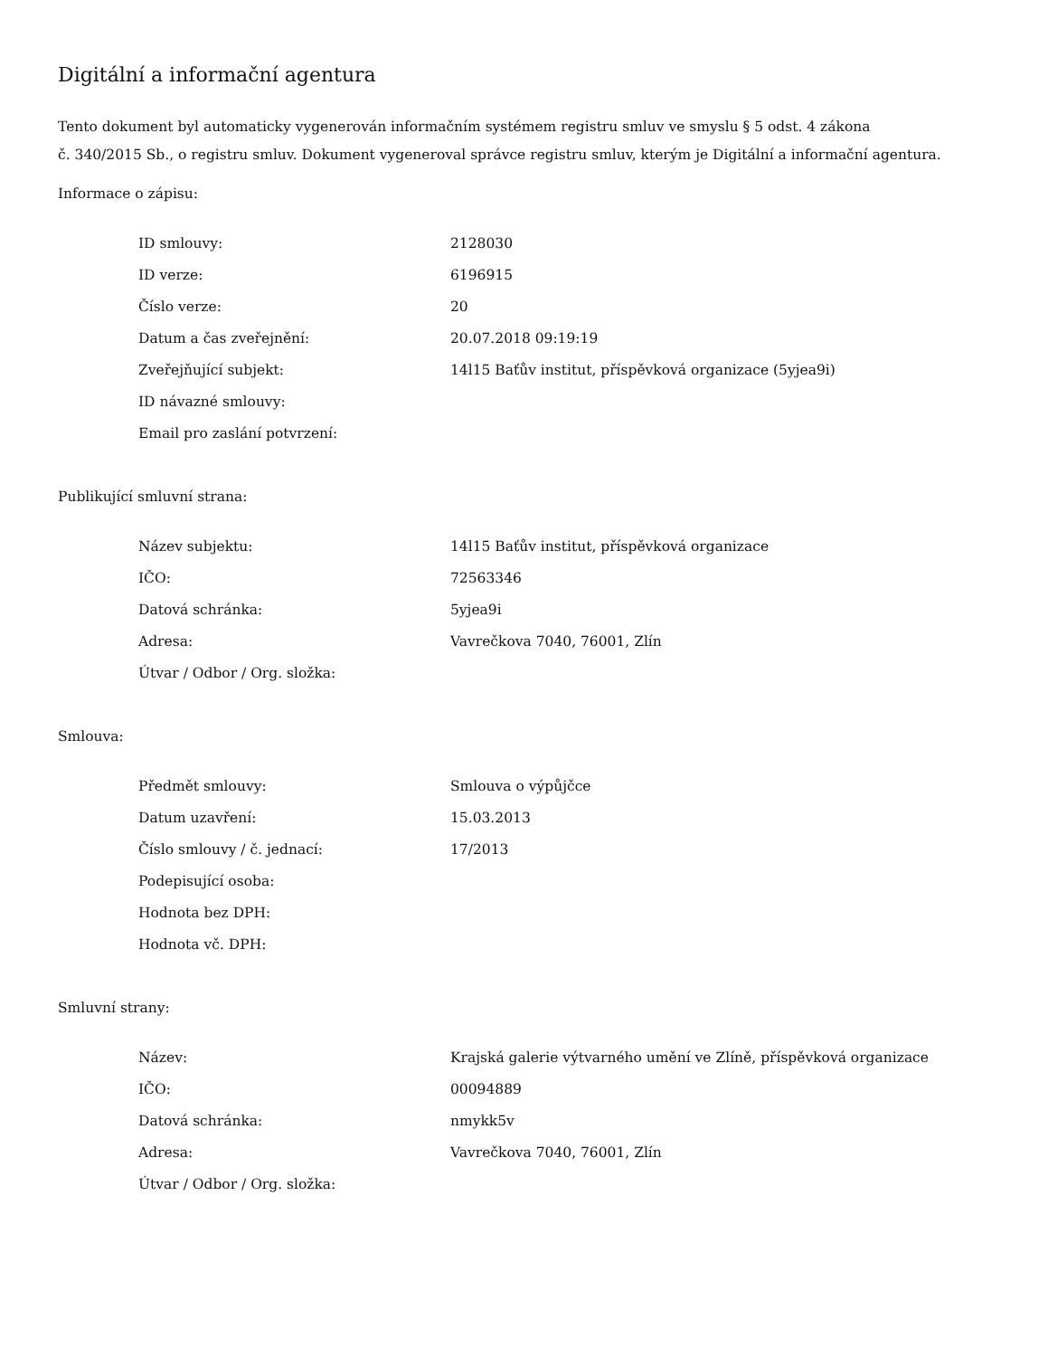Digitální a informační agentura
Tento dokument byl automaticky vygenerován informačním systémem registru smluv ve smyslu § 5 odst. 4 zákona
č. 340/2015 Sb., o registru smluv. Dokument vygeneroval správce registru smluv, kterým je Digitální a informační agentura.
Informace o zápisu:
| ID smlouvy: | 2128030 |
| ID verze: | 6196915 |
| Číslo verze: | 20 |
| Datum a čas zveřejnění: | 20.07.2018 09:19:19 |
| Zveřejňující subjekt: | 14l15 Baťův institut, příspěvková organizace (5yjea9i) |
| ID návazné smlouvy: | |
| Email pro zaslání potvrzení: | |
Publikující smluvní strana:
| Název subjektu: | 14l15 Baťův institut, příspěvková organizace |
| IČO: | 72563346 |
| Datová schránka: | 5yjea9i |
| Adresa: | Vavrečkova 7040, 76001, Zlín |
| Útvar / Odbor / Org. složka: | |
Smlouva:
| Předmět smlouvy: | Smlouva o výpůjčce |
| Datum uzavření: | 15.03.2013 |
| Číslo smlouvy / č. jednací: | 17/2013 |
| Podepisující osoba: | |
| Hodnota bez DPH: | |
| Hodnota vč. DPH: | |
Smluvní strany:
| Název: | Krajská galerie výtvarného umění ve Zlíně, příspěvková organizace |
| IČO: | 00094889 |
| Datová schránka: | nmykk5v |
| Adresa: | Vavrečkova 7040, 76001, Zlín |
| Útvar / Odbor / Org. složka: | |